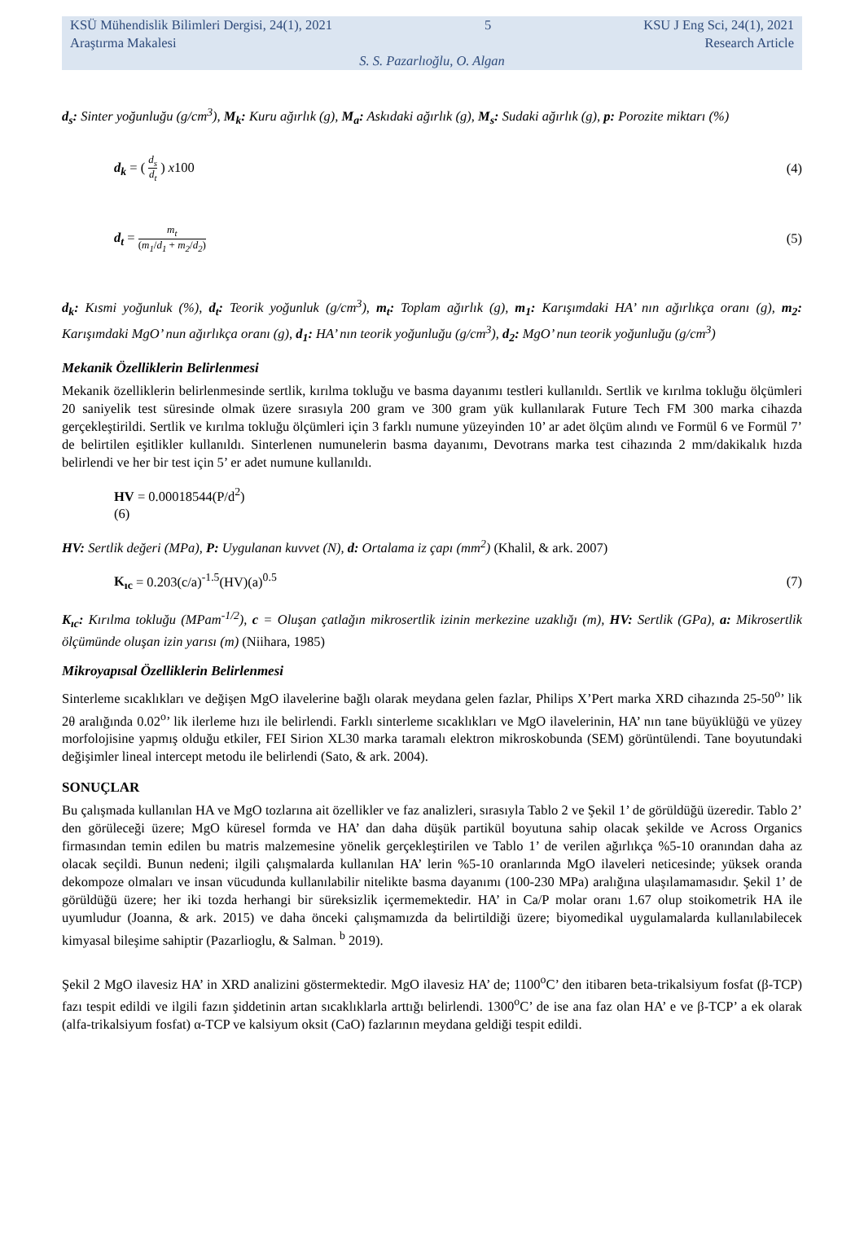KSÜ Mühendislik Bilimleri Dergisi, 24(1), 2021 5 KSU J Eng Sci, 24(1), 2021
Araştırma Makalesi Research Article
S. S. Pazarlıoğlu, O. Algan
d<sub>s</sub>: Sinter yoğunluğu (g/cm<sup>3</sup>), M<sub>k</sub>: Kuru ağırlık (g), M<sub>a</sub>: Askıdaki ağırlık (g), M<sub>s</sub>: Sudaki ağırlık (g), p: Porozite miktarı (%)
d<sub>k</sub> = ( d<sub>s</sub> d<sub>t</sub> ) x100 (4)
d<sub>t</sub> = m<sub>t</sub> (m<sub>1</sub>/d<sub>1</sub> + m<sub>2</sub>/d<sub>2</sub>) (5)
d<sub>k</sub>: Kısmi yoğunluk (%), d<sub>t</sub>: Teorik yoğunluk (g/cm<sup>3</sup>), m<sub>t</sub>: Toplam ağırlık (g), m<sub>1</sub>: Karışımdaki HA’ nın ağırlıkça oranı (g), m<sub>2</sub>: Karışımdaki MgO’ nun ağırlıkça oranı (g), d<sub>1</sub>: HA’ nın teorik yoğunluğu (g/cm<sup>3</sup>), d<sub>2</sub>: MgO’ nun teorik yoğunluğu (g/cm<sup>3</sup>)
Mekanik Özelliklerin Belirlenmesi
Mekanik özelliklerin belirlenmesinde sertlik, kırılma tokluğu ve basma dayanımı testleri kullanıldı. Sertlik ve kırılma tokluğu ölçümleri 20 saniyelik test süresinde olmak üzere sırasıyla 200 gram ve 300 gram yük kullanılarak Future Tech FM 300 marka cihazda gerçekleştirildi. Sertlik ve kırılma tokluğu ölçümleri için 3 farklı numune yüzeyinden 10’ ar adet ölçüm alındı ve Formül 6 ve Formül 7’ de belirtilen eşitlikler kullanıldı. Sinterlenen numunelerin basma dayanımı, Devotrans marka test cihazında 2 mm/dakikalık hızda belirlendi ve her bir test için 5’ er adet numune kullanıldı.
HV = 0.00018544(P/d<sup>2</sup>)
(6)
HV: Sertlik değeri (MPa), P: Uygulanan kuvvet (N), d: Ortalama iz çapı (mm<sup>2</sup>) (Khalil, & ark. 2007)
K<sub>ıc</sub> = 0.203(c/a)<sup>-1.5</sup>(HV)(a)<sup>0.5</sup> (7)
K<sub>ıc</sub>: Kırılma tokluğu (MPam<sup>-1/2</sup>), c = Oluşan çatlağın mikrosertlik izinin merkezine uzaklığı (m), HV: Sertlik (GPa), a: Mikrosertlik ölçümünde oluşan izin yarısı (m) (Niihara, 1985)
Mikroyapısal Özelliklerin Belirlenmesi
Sinterleme sıcaklıkları ve değişen MgO ilavelerine bağlı olarak meydana gelen fazlar, Philips X’Pert marka XRD cihazında 25-50<sup>o</sup>’ lik 2θ aralığında 0.02<sup>o</sup>’ lik ilerleme hızı ile belirlendi. Farklı sinterleme sıcaklıkları ve MgO ilavelerinin, HA’ nın tane büyüklüğü ve yüzey morfolojisine yapmış olduğu etkiler, FEI Sirion XL30 marka taramalı elektron mikroskobunda (SEM) görüntülendi. Tane boyutundaki değişimler lineal intercept metodu ile belirlendi (Sato, & ark. 2004).
SONUÇLAR
Bu çalışmada kullanılan HA ve MgO tozlarına ait özellikler ve faz analizleri, sırasıyla Tablo 2 ve Şekil 1’ de görüldüğü üzeredir. Tablo 2’ den görüleceği üzere; MgO küresel formda ve HA’ dan daha düşük partikül boyutuna sahip olacak şekilde ve Across Organics firmasından temin edilen bu matris malzemesine yönelik gerçekleştirilen ve Tablo 1’ de verilen ağırlıkça %5-10 oranından daha az olacak seçildi. Bunun nedeni; ilgili çalışmalarda kullanılan HA’ lerin %5-10 oranlarında MgO ilaveleri neticesinde; yüksek oranda dekompoze olmaları ve insan vücudunda kullanılabilir nitelikte basma dayanımı (100-230 MPa) aralığına ulaşılamamasıdır. Şekil 1’ de görüldüğü üzere; her iki tozda herhangi bir süreksizlik içermemektedir. HA’ in Ca/P molar oranı 1.67 olup stoikometrik HA ile uyumludur (Joanna, & ark. 2015) ve daha önceki çalışmamızda da belirtildiği üzere; biyomedikal uygulamalarda kullanılabilecek kimyasal bileşime sahiptir (Pazarlioglu, & Salman. <sup>b</sup> 2019).
Şekil 2 MgO ilavesiz HA’ in XRD analizini göstermektedir. MgO ilavesiz HA’ de; 1100<sup>o</sup>C’ den itibaren beta-trikalsiyum fosfat (β-TCP) fazı tespit edildi ve ilgili fazın şiddetinin artan sıcaklıklarla arttığı belirlendi. 1300<sup>o</sup>C’ de ise ana faz olan HA’ e ve β-TCP’ a ek olarak (alfa-trikalsiyum fosfat) α-TCP ve kalsiyum oksit (CaO) fazlarının meydana geldiği tespit edildi.